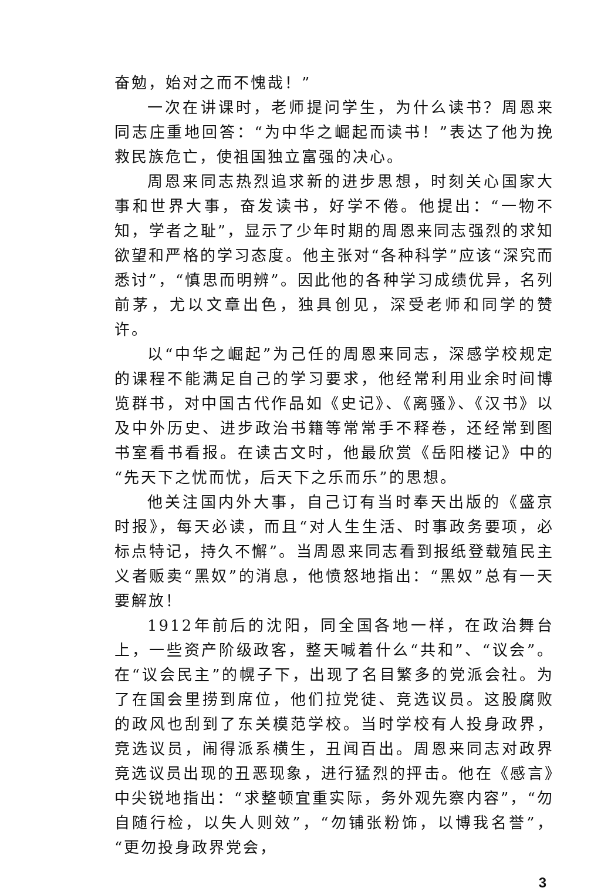奋勉，始对之而不愧哉！”
一次在讲课时，老师提问学生，为什么读书？周恩来同志庄重地回答：“为中华之崛起而读书！”表达了他为挽救民族危亡，使祖国独立富强的决心。
周恩来同志热烈追求新的进步思想，时刻关心国家大事和世界大事，奋发读书，好学不倦。他提出：“一物不知，学者之耻”，显示了少年时期的周恩来同志强烈的求知欲望和严格的学习态度。他主张对“各种科学”应该“深究而悉讨”，“慎思而明辨”。因此他的各种学习成绩优异，名列前茅，尤以文章出色，独具创见，深受老师和同学的赞许。
以“中华之崛起”为己任的周恩来同志，深感学校规定的课程不能满足自己的学习要求，他经常利用业余时间博览群书，对中国古代作品如《史记》、《离骚》、《汉书》以及中外历史、进步政治书籍等常常手不释卷，还经常到图书室看书看报。在读古文时，他最欣赏《岳阳楼记》中的“先天下之忧而忧，后天下之乐而乐”的思想。
他关注国内外大事，自己订有当时奉天出版的《盛京时报》，每天必读，而且“对人生生活、时事政务要项，必标点特记，持久不懈”。当周恩来同志看到报纸登载殖民主义者贩卖“黑奴”的消息，他愤怒地指出：“黑奴”总有一天要解放！
1912年前后的沈阳，同全国各地一样，在政治舞台上，一些资产阶级政客，整天喊着什么“共和”、“议会”。在“议会民主”的幌子下，出现了名目繁多的党派会社。为了在国会里捞到席位，他们拉党徒、竞选议员。这股腐败的政风也刮到了东关模范学校。当时学校有人投身政界，竞选议员，闹得派系横生，丑闻百出。周恩来同志对政界竞选议员出现的丑恶现象，进行猛烈的抨击。他在《感言》中尖锐地指出：“求整顿宜重实际，务外观先察内容”，“勿自随行检，以失人则效”，“勿铺张粉饰，以博我名誉”，“更勿投身政界党会，
3